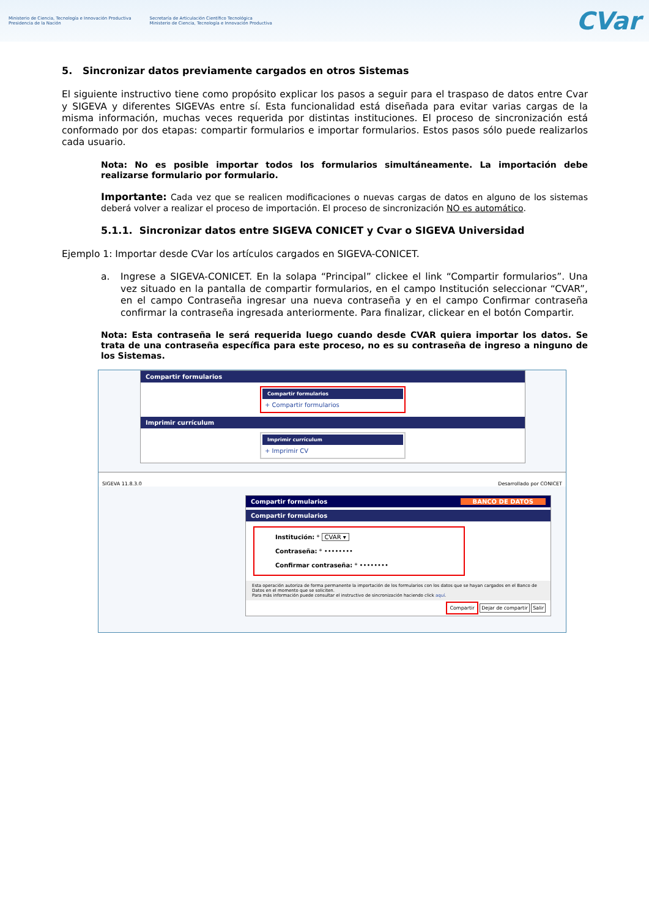Ministerio de Ciencia, Tecnología e Innovación Productiva
Presidencia de la Nación
Secretaría de Articulación Científico Tecnológica
Ministerio de Ciencia, Tecnología e Innovación Productiva
CVar
5. Sincronizar datos previamente cargados en otros Sistemas
El siguiente instructivo tiene como propósito explicar los pasos a seguir para el traspaso de datos entre Cvar y SIGEVA y diferentes SIGEVAs entre sí. Esta funcionalidad está diseñada para evitar varias cargas de la misma información, muchas veces requerida por distintas instituciones. El proceso de sincronización está conformado por dos etapas: compartir formularios e importar formularios. Estos pasos sólo puede realizarlos cada usuario.
Nota: No es posible importar todos los formularios simultáneamente. La importación debe realizarse formulario por formulario.
Importante: Cada vez que se realicen modificaciones o nuevas cargas de datos en alguno de los sistemas deberá volver a realizar el proceso de importación. El proceso de sincronización NO es automático.
5.1.1. Sincronizar datos entre SIGEVA CONICET y Cvar o SIGEVA Universidad
Ejemplo 1: Importar desde CVar los artículos cargados en SIGEVA-CONICET.
a. Ingrese a SIGEVA-CONICET. En la solapa “Principal” clickee el link “Compartir formularios”. Una vez situado en la pantalla de compartir formularios, en el campo Institución seleccionar “CVAR”, en el campo Contraseña ingresar una nueva contraseña y en el campo Confirmar contraseña confirmar la contraseña ingresada anteriormente. Para finalizar, clickear en el botón Compartir.
Nota: Esta contraseña le será requerida luego cuando desde CVAR quiera importar los datos. Se trata de una contraseña específica para este proceso, no es su contraseña de ingreso a ninguno de los Sistemas.
Compartir formularios
Compartir formularios
+ Compartir formularios
Imprimir currículum
Imprimir currículum
+ Imprimir CV
SIGEVA 11.8.3.0 Desarrollado por CONICET
Compartir formularios BANCO DE DATOS
Compartir formularios
Institución: * CVAR ▾
Contraseña: * ••••••••
Confirmar contraseña: * ••••••••
Esta operación autoriza de forma permanente la importación de los formularios con los datos que se hayan cargados en el Banco de Datos en el momento que se soliciten.
Para más información puede consultar el instructivo de sincronización haciendo click aquí.
Compartir Dejar de compartir Salir